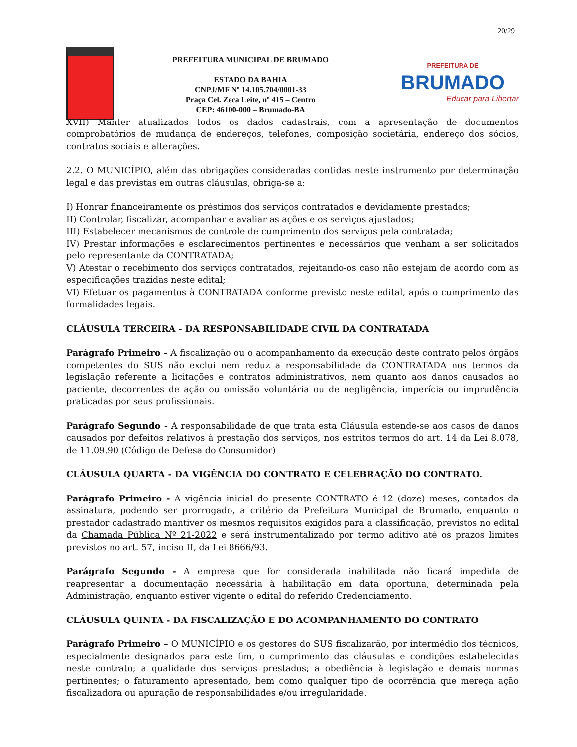20/29
PREFEITURA MUNICIPAL DE BRUMADO
ESTADO DA BAHIA
CNPJ/MF Nº 14.105.704/0001-33
Praça Cel. Zeca Leite, nº 415 – Centro
CEP: 46100-000 – Brumado-BA
PREFEITURA DE
BRUMADO
Educar para Libertar
XVII) Manter atualizados todos os dados cadastrais, com a apresentação de documentos comprobatórios de mudança de endereços, telefones, composição societária, endereço dos sócios, contratos sociais e alterações.
2.2. O MUNICÍPIO, além das obrigações consideradas contidas neste instrumento por determinação legal e das previstas em outras cláusulas, obriga-se a:
I) Honrar financeiramente os préstimos dos serviços contratados e devidamente prestados;
II) Controlar, fiscalizar, acompanhar e avaliar as ações e os serviços ajustados;
III) Estabelecer mecanismos de controle de cumprimento dos serviços pela contratada;
IV) Prestar informações e esclarecimentos pertinentes e necessários que venham a ser solicitados pelo representante da CONTRATADA;
V) Atestar o recebimento dos serviços contratados, rejeitando-os caso não estejam de acordo com as especificações trazidas neste edital;
VI) Efetuar os pagamentos à CONTRATADA conforme previsto neste edital, após o cumprimento das formalidades legais.
CLÁUSULA TERCEIRA - DA RESPONSABILIDADE CIVIL DA CONTRATADA
Parágrafo Primeiro - A fiscalização ou o acompanhamento da execução deste contrato pelos órgãos competentes do SUS não exclui nem reduz a responsabilidade da CONTRATADA nos termos da legislação referente a licitações e contratos administrativos, nem quanto aos danos causados ao paciente, decorrentes de ação ou omissão voluntária ou de negligência, imperícia ou imprudência praticadas por seus profissionais.
Parágrafo Segundo - A responsabilidade de que trata esta Cláusula estende-se aos casos de danos causados por defeitos relativos à prestação dos serviços, nos estritos termos do art. 14 da Lei 8.078, de 11.09.90 (Código de Defesa do Consumidor)
CLÁUSULA QUARTA - DA VIGÊNCIA DO CONTRATO E CELEBRAÇÃO DO CONTRATO.
Parágrafo Primeiro - A vigência inicial do presente CONTRATO é 12 (doze) meses, contados da assinatura, podendo ser prorrogado, a critério da Prefeitura Municipal de Brumado, enquanto o prestador cadastrado mantiver os mesmos requisitos exigidos para a classificação, previstos no edital da Chamada Pública Nº 21-2022 e será instrumentalizado por termo aditivo até os prazos limites previstos no art. 57, inciso II, da Lei 8666/93.
Parágrafo Segundo - A empresa que for considerada inabilitada não ficará impedida de reapresentar a documentação necessária à habilitação em data oportuna, determinada pela Administração, enquanto estiver vigente o edital do referido Credenciamento.
CLÁUSULA QUINTA - DA FISCALIZAÇÃO E DO ACOMPANHAMENTO DO CONTRATO
Parágrafo Primeiro – O MUNICÍPIO e os gestores do SUS fiscalizarão, por intermédio dos técnicos, especialmente designados para este fim, o cumprimento das cláusulas e condições estabelecidas neste contrato; a qualidade dos serviços prestados; a obediência à legislação e demais normas pertinentes; o faturamento apresentado, bem como qualquer tipo de ocorrência que mereça ação fiscalizadora ou apuração de responsabilidades e/ou irregularidade.